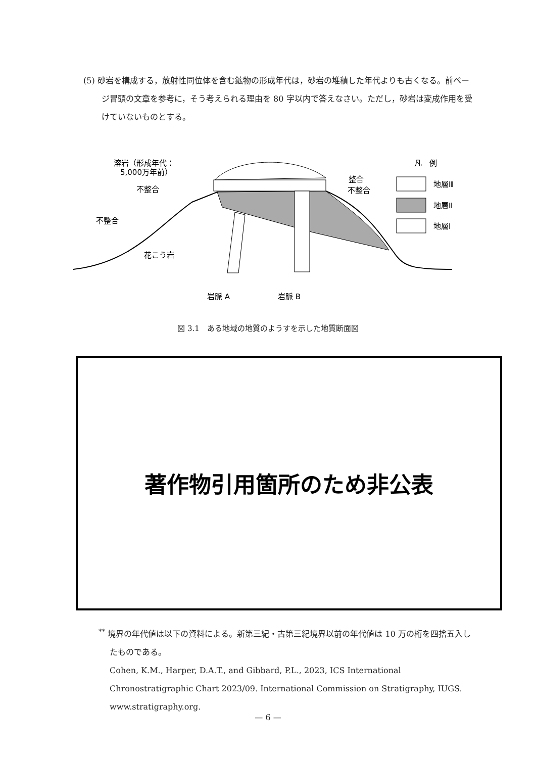(5) 砂岩を構成する，放射性同位体を含む鉱物の形成年代は，砂岩の堆積した年代よりも古くなる。前ページ冒頭の文章を参考に，そう考えられる理由を 80 字以内で答えなさい。ただし，砂岩は変成作用を受けていないものとする。
溶岩（形成年代：
5,000万年前）
不整合
不整合
整合
不整合
花こう岩
岩脈 A
岩脈 B
凡　例
地層Ⅲ
地層Ⅱ
地層Ⅰ
図 3.1　ある地域の地質のようすを示した地質断面図
著作物引用箇所のため非公表
<sup>**</sup> 境界の年代値は以下の資料による。新第三紀・古第三紀境界以前の年代値は 10 万の桁を四捨五入したものである。
Cohen, K.M., Harper, D.A.T., and Gibbard, P.L., 2023, ICS International Chronostratigraphic Chart 2023/09. International Commission on Stratigraphy, IUGS. www.stratigraphy.org.
— 6 —